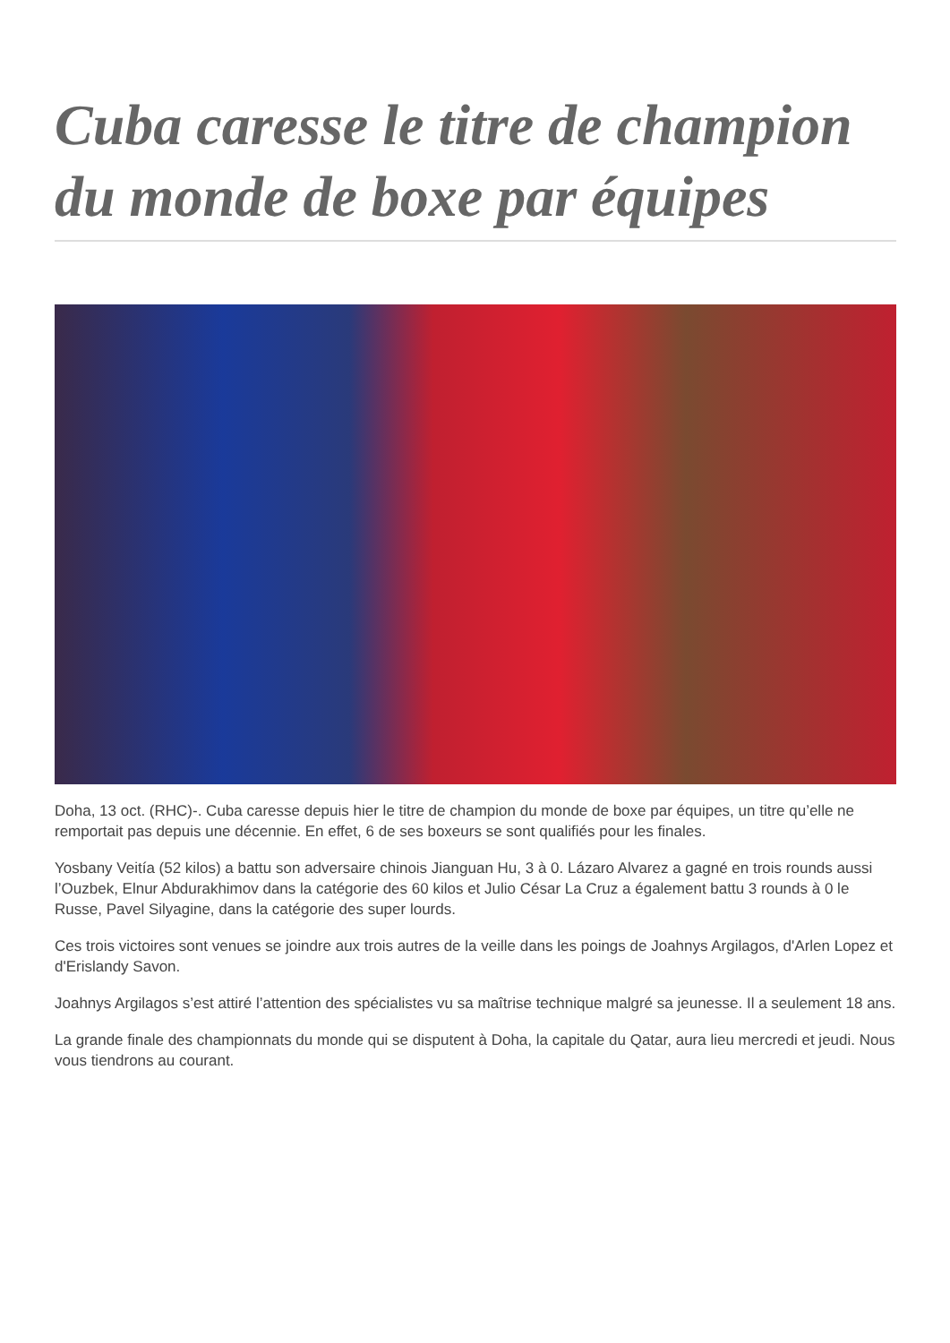Cuba caresse le titre de champion du monde de boxe par équipes
Doha, 13 oct. (RHC)-. Cuba caresse depuis hier le titre de champion du monde de boxe par équipes, un titre qu’elle ne remportait pas depuis une décennie. En effet, 6 de ses boxeurs se sont qualifiés pour les finales.
Yosbany Veitía (52 kilos) a battu son adversaire chinois Jianguan Hu, 3 à 0. Lázaro Alvarez a gagné en trois rounds aussi l’Ouzbek, Elnur Abdurakhimov dans la catégorie des 60 kilos et Julio César La Cruz a également battu 3 rounds à 0 le Russe, Pavel Silyagine, dans la catégorie des super lourds.
Ces trois victoires sont venues se joindre aux trois autres de la veille dans les poings de Joahnys Argilagos, d'Arlen Lopez et d'Erislandy Savon.
Joahnys Argilagos s’est attiré l’attention des spécialistes vu sa maîtrise technique malgré sa jeunesse. Il a seulement 18 ans.
La grande finale des championnats du monde qui se disputent à Doha, la capitale du Qatar, aura lieu mercredi et jeudi. Nous vous tiendrons au courant.